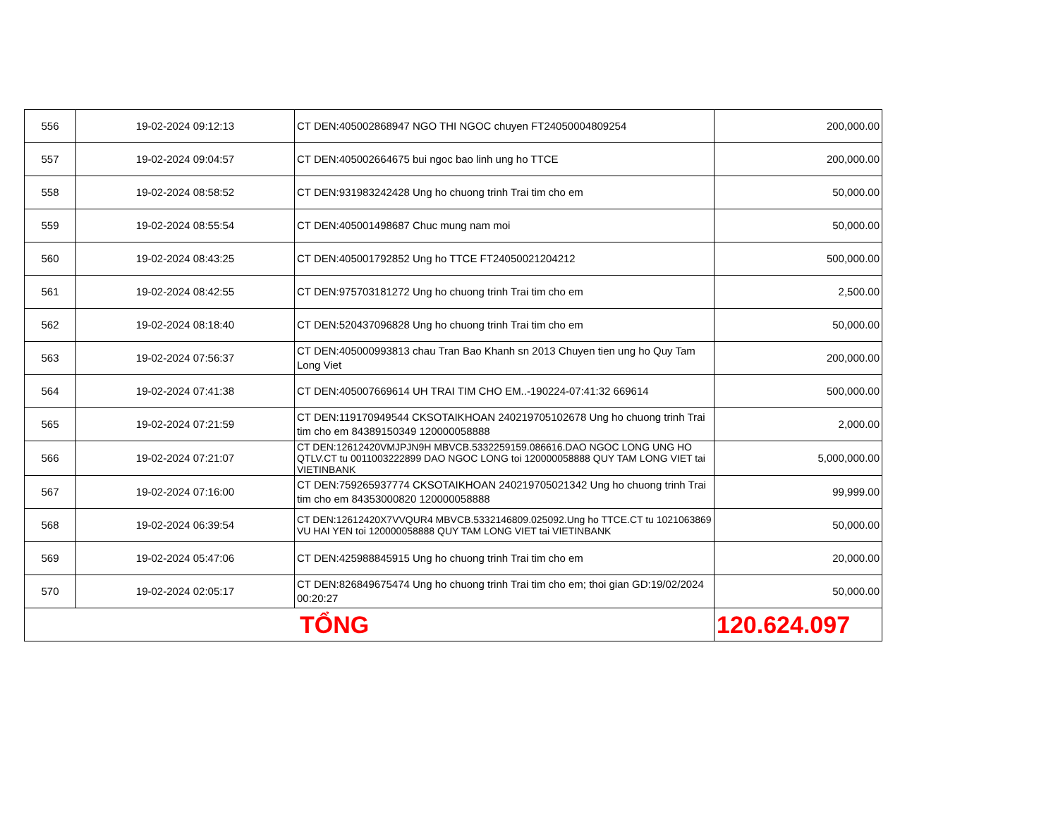| 556 | 19-02-2024 09:12:13 | CT DEN:405002868947 NGO THI NGOC chuyen FT24050004809254 | 200,000.00 |
| 557 | 19-02-2024 09:04:57 | CT DEN:405002664675 bui ngoc bao linh ung ho TTCE | 200,000.00 |
| 558 | 19-02-2024 08:58:52 | CT DEN:931983242428 Ung ho chuong trinh Trai tim cho em | 50,000.00 |
| 559 | 19-02-2024 08:55:54 | CT DEN:405001498687 Chuc mung nam moi | 50,000.00 |
| 560 | 19-02-2024 08:43:25 | CT DEN:405001792852 Ung ho TTCE FT24050021204212 | 500,000.00 |
| 561 | 19-02-2024 08:42:55 | CT DEN:975703181272 Ung ho chuong trinh Trai tim cho em | 2,500.00 |
| 562 | 19-02-2024 08:18:40 | CT DEN:520437096828 Ung ho chuong trinh Trai tim cho em | 50,000.00 |
| 563 | 19-02-2024 07:56:37 | CT DEN:405000993813 chau Tran Bao Khanh sn 2013 Chuyen tien ung ho Quy Tam Long Viet | 200,000.00 |
| 564 | 19-02-2024 07:41:38 | CT DEN:405007669614 UH TRAI TIM CHO EM..-190224-07:41:32 669614 | 500,000.00 |
| 565 | 19-02-2024 07:21:59 | CT DEN:119170949544 CKSOTAIKHOAN 240219705102678 Ung ho chuong trinh Trai tim cho em 84389150349 120000058888 | 2,000.00 |
| 566 | 19-02-2024 07:21:07 | CT DEN:12612420VMJPJN9H MBVCB.5332259159.086616.DAO NGOC LONG UNG HO QTLV.CT tu 0011003222899 DAO NGOC LONG toi 120000058888 QUY TAM LONG VIET tai VIETINBANK | 5,000,000.00 |
| 567 | 19-02-2024 07:16:00 | CT DEN:759265937774 CKSOTAIKHOAN 240219705021342 Ung ho chuong trinh Trai tim cho em 84353000820 120000058888 | 99,999.00 |
| 568 | 19-02-2024 06:39:54 | CT DEN:12612420X7VVQUR4 MBVCB.5332146809.025092.Ung ho TTCE.CT tu 1021063869 VU HAI YEN toi 120000058888 QUY TAM LONG VIET tai VIETINBANK | 50,000.00 |
| 569 | 19-02-2024 05:47:06 | CT DEN:425988845915 Ung ho chuong trinh Trai tim cho em | 20,000.00 |
| 570 | 19-02-2024 02:05:17 | CT DEN:826849675474 Ung ho chuong trinh Trai tim cho em; thoi gian GD:19/02/2024 00:20:27 | 50,000.00 |
| TỔNG | | | 120.624.097 |